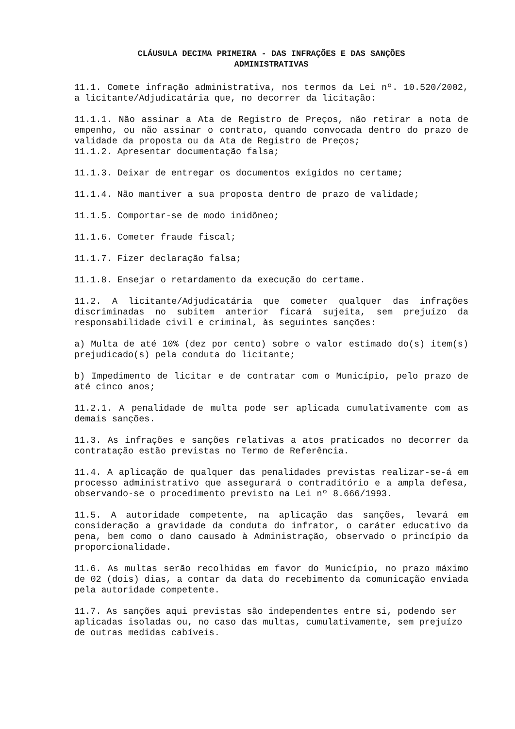CLÁUSULA DECIMA PRIMEIRA - DAS INFRAÇÕES E DAS SANÇÕES
ADMINISTRATIVAS
11.1. Comete infração administrativa, nos termos da Lei nº. 10.520/2002, a licitante/Adjudicatária que, no decorrer da licitação:
11.1.1. Não assinar a Ata de Registro de Preços, não retirar a nota de empenho, ou não assinar o contrato, quando convocada dentro do prazo de validade da proposta ou da Ata de Registro de Preços;
11.1.2. Apresentar documentação falsa;
11.1.3. Deixar de entregar os documentos exigidos no certame;
11.1.4. Não mantiver a sua proposta dentro de prazo de validade;
11.1.5. Comportar-se de modo inidôneo;
11.1.6. Cometer fraude fiscal;
11.1.7. Fizer declaração falsa;
11.1.8. Ensejar o retardamento da execução do certame.
11.2. A licitante/Adjudicatária que cometer qualquer das infrações discriminadas no subitem anterior ficará sujeita, sem prejuízo da responsabilidade civil e criminal, às seguintes sanções:
a) Multa de até 10% (dez por cento) sobre o valor estimado do(s) item(s) prejudicado(s) pela conduta do licitante;
b) Impedimento de licitar e de contratar com o Município, pelo prazo de até cinco anos;
11.2.1. A penalidade de multa pode ser aplicada cumulativamente com as demais sanções.
11.3. As infrações e sanções relativas a atos praticados no decorrer da contratação estão previstas no Termo de Referência.
11.4. A aplicação de qualquer das penalidades previstas realizar-se-á em processo administrativo que assegurará o contraditório e a ampla defesa, observando-se o procedimento previsto na Lei nº 8.666/1993.
11.5. A autoridade competente, na aplicação das sanções, levará em consideração a gravidade da conduta do infrator, o caráter educativo da pena, bem como o dano causado à Administração, observado o princípio da proporcionalidade.
11.6. As multas serão recolhidas em favor do Município, no prazo máximo de 02 (dois) dias, a contar da data do recebimento da comunicação enviada pela autoridade competente.
11.7. As sanções aqui previstas são independentes entre si, podendo ser aplicadas isoladas ou, no caso das multas, cumulativamente, sem prejuízo de outras medidas cabíveis.